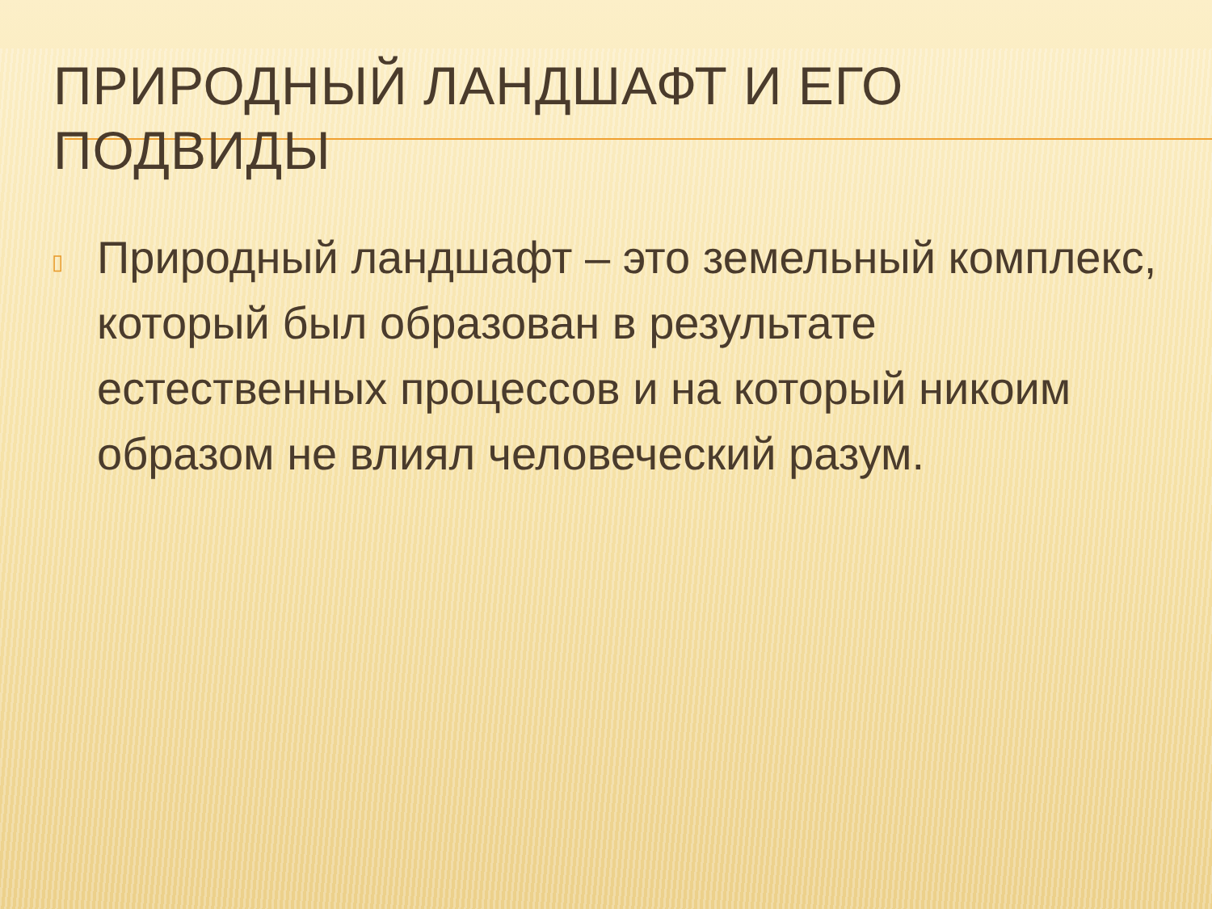ПРИРОДНЫЙ ЛАНДШАФТ И ЕГО ПОДВИДЫ
▯
Природный ландшафт – это земельный комплекс, который был образован в результате естественных процессов и на который никоим образом не влиял человеческий разум.